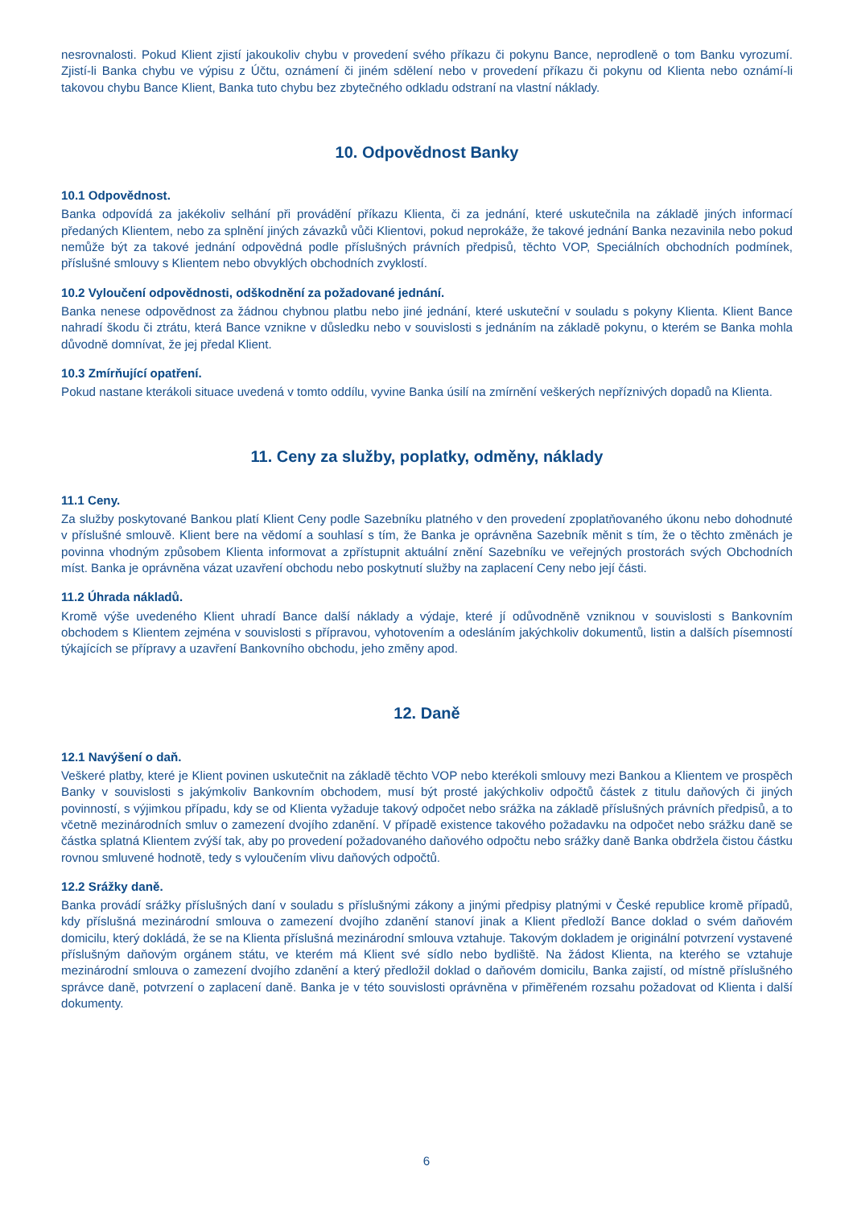nesrovnalosti. Pokud Klient zjistí jakoukoliv chybu v provedení svého příkazu či pokynu Bance, neprodleně o tom Banku vyrozumí. Zjistí-li Banka chybu ve výpisu z Účtu, oznámení či jiném sdělení nebo v provedení příkazu či pokynu od Klienta nebo oznámí-li takovou chybu Bance Klient, Banka tuto chybu bez zbytečného odkladu odstraní na vlastní náklady.
10. Odpovědnost Banky
10.1 Odpovědnost.
Banka odpovídá za jakékoliv selhání při provádění příkazu Klienta, či za jednání, které uskutečnila na základě jiných informací předaných Klientem, nebo za splnění jiných závazků vůči Klientovi, pokud neprokáže, že takové jednání Banka nezavinila nebo pokud nemůže být za takové jednání odpovědná podle příslušných právních předpisů, těchto VOP, Speciálních obchodních podmínek, příslušné smlouvy s Klientem nebo obvyklých obchodních zvyklostí.
10.2 Vyloučení odpovědnosti, odškodnění za požadované jednání.
Banka nenese odpovědnost za žádnou chybnou platbu nebo jiné jednání, které uskuteční v souladu s pokyny Klienta. Klient Bance nahradí škodu či ztrátu, která Bance vznikne v důsledku nebo v souvislosti s jednáním na základě pokynu, o kterém se Banka mohla důvodně domnívat, že jej předal Klient.
10.3 Zmírňující opatření.
Pokud nastane kterákoli situace uvedená v tomto oddílu, vyvine Banka úsilí na zmírnění veškerých nepříznivých dopadů na Klienta.
11. Ceny za služby, poplatky, odměny, náklady
11.1 Ceny.
Za služby poskytované Bankou platí Klient Ceny podle Sazebníku platného v den provedení zpoplatňovaného úkonu nebo dohodnuté v příslušné smlouvě. Klient bere na vědomí a souhlasí s tím, že Banka je oprávněna Sazebník měnit s tím, že o těchto změnách je povinna vhodným způsobem Klienta informovat a zpřístupnit aktuální znění Sazebníku ve veřejných prostorách svých Obchodních míst. Banka je oprávněna vázat uzavření obchodu nebo poskytnutí služby na zaplacení Ceny nebo její části.
11.2 Úhrada nákladů.
Kromě výše uvedeného Klient uhradí Bance další náklady a výdaje, které jí odůvodněně vzniknou v souvislosti s Bankovním obchodem s Klientem zejména v souvislosti s přípravou, vyhotovením a odesláním jakýchkoliv dokumentů, listin a dalších písemností týkajících se přípravy a uzavření Bankovního obchodu, jeho změny apod.
12. Daně
12.1 Navýšení o daň.
Veškeré platby, které je Klient povinen uskutečnit na základě těchto VOP nebo kterékoli smlouvy mezi Bankou a Klientem ve prospěch Banky v souvislosti s jakýmkoliv Bankovním obchodem, musí být prosté jakýchkoliv odpočtů částek z titulu daňových či jiných povinností, s výjimkou případu, kdy se od Klienta vyžaduje takový odpočet nebo srážka na základě příslušných právních předpisů, a to včetně mezinárodních smluv o zamezení dvojího zdanění. V případě existence takového požadavku na odpočet nebo srážku daně se částka splatná Klientem zvýší tak, aby po provedení požadovaného daňového odpočtu nebo srážky daně Banka obdržela čistou částku rovnou smluvené hodnotě, tedy s vyloučením vlivu daňových odpočtů.
12.2 Srážky daně.
Banka provádí srážky příslušných daní v souladu s příslušnými zákony a jinými předpisy platnými v České republice kromě případů, kdy příslušná mezinárodní smlouva o zamezení dvojího zdanění stanoví jinak a Klient předloží Bance doklad o svém daňovém domicilu, který dokládá, že se na Klienta příslušná mezinárodní smlouva vztahuje. Takovým dokladem je originální potvrzení vystavené příslušným daňovým orgánem státu, ve kterém má Klient své sídlo nebo bydliště. Na žádost Klienta, na kterého se vztahuje mezinárodní smlouva o zamezení dvojího zdanění a který předložil doklad o daňovém domicilu, Banka zajistí, od místně příslušného správce daně, potvrzení o zaplacení daně. Banka je v této souvislosti oprávněna v přiměřeném rozsahu požadovat od Klienta i další dokumenty.
6